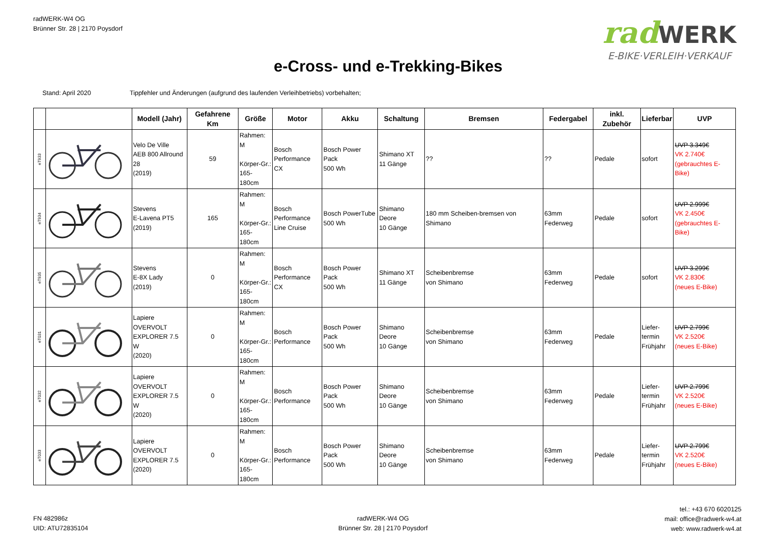radWERK-W4 OG
Brünner Str. 28 | 2170 Poysdorf
rad WERK
E-BIKE·VERLEIH·VERKAUF
e-Cross- und e-Trekking-Bikes
Stand: April 2020
Tippfehler und Änderungen (aufgrund des laufenden Verleihbetriebs) vorbehalten;
| | | Modell (Jahr) | Gefahrene Km | Größe | Motor | Akku | Schaltung | Bremsen | Federgabel | inkl. Zubehör | Lieferbar | UVP |
| --- | --- | --- | --- | --- | --- | --- | --- | --- | --- | --- | --- | --- |
| eT933 | | Velo De Ville AEB 800 Allround 28 (2019) | 59 | Rahmen: M Körper-Gr.: 165-180cm | Bosch Performance CX | Bosch Power Pack 500 Wh | Shimano XT 11 Gänge | ?? | ?? | Pedale | sofort | UVP 3.349€ VK 2.740€ (gebrauchtes E-Bike) |
| eT934 | | Stevens E-Lavena PT5 (2019) | 165 | Rahmen: M Körper-Gr.: 165-180cm | Bosch Performance Line Cruise | Bosch PowerTube 500 Wh | Shimano Deore 10 Gänge | 180 mm Scheiben-bremsen von Shimano | 63mm Federweg | Pedale | sofort | UVP 2.999€ VK 2.450€ (gebrauchtes E-Bike) |
| eT935 | | Stevens E-8X Lady (2019) | 0 | Rahmen: M Körper-Gr.: 165-180cm | Bosch Performance CX | Bosch Power Pack 500 Wh | Shimano XT 11 Gänge | Scheibenbremse von Shimano | 63mm Federweg | Pedale | sofort | UVP 3.299€ VK 2.830€ (neues E-Bike) |
| eT031 | | Lapiere OVERVOLT EXPLORER 7.5 W (2020) | 0 | Rahmen: M Körper-Gr.: 165-180cm | Bosch Performance | Bosch Power Pack 500 Wh | Shimano Deore 10 Gänge | Scheibenbremse von Shimano | 63mm Federweg | Pedale | Liefer- termin Frühjahr | UVP 2.799€ VK 2.520€ (neues E-Bike) |
| eT032 | | Lapiere OVERVOLT EXPLORER 7.5 W (2020) | 0 | Rahmen: M Körper-Gr.: 165-180cm | Bosch Performance | Bosch Power Pack 500 Wh | Shimano Deore 10 Gänge | Scheibenbremse von Shimano | 63mm Federweg | Pedale | Liefer- termin Frühjahr | UVP 2.799€ VK 2.520€ (neues E-Bike) |
| eT033 | | Lapiere OVERVOLT EXPLORER 7.5 (2020) | 0 | Rahmen: M Körper-Gr.: 165-180cm | Bosch Performance | Bosch Power Pack 500 Wh | Shimano Deore 10 Gänge | Scheibenbremse von Shimano | 63mm Federweg | Pedale | Liefer- termin Frühjahr | UVP 2.799€ VK 2.520€ (neues E-Bike) |
FN 482986z
UID: ATU72835104
radWERK-W4 OG
Brünner Str. 28 | 2170 Poysdorf
tel.: +43 670 6020125
mail: office@radwerk-w4.at
web: www.radwerk-w4.at